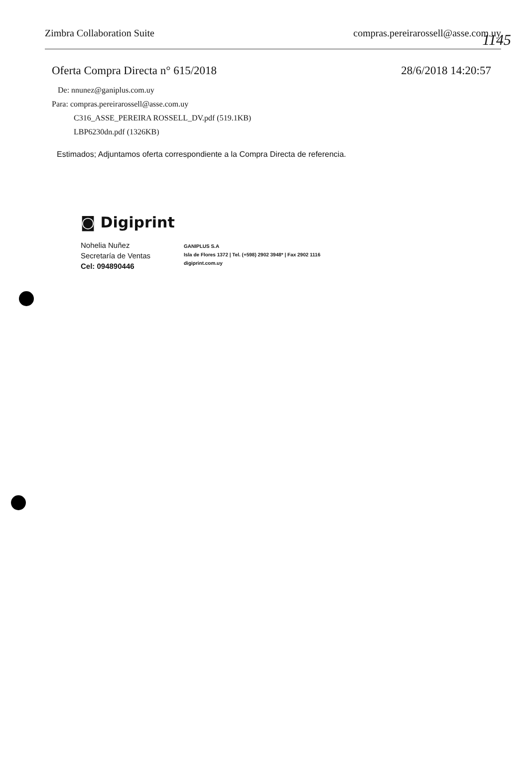1145
Zimbra Collaboration Suite compras.pereirarossell@asse.com.uy
Oferta Compra Directa n° 615/2018 28/6/2018 14:20:57
De: nnunez@ganiplus.com.uy
Para: compras.pereirarossell@asse.com.uy
C316_ASSE_PEREIRA ROSSELL_DV.pdf (519.1KB)
LBP6230dn.pdf (1326KB)
Estimados; Adjuntamos oferta correspondiente a la Compra Directa de referencia.
◙ Digiprint
Nohelia Nuñez
Secretaría de Ventas
Cel: 094890446
GANIPLUS S.A
Isla de Flores 1372 | Tel. (+598) 2902 3948* | Fax 2902 1116
digiprint.com.uy